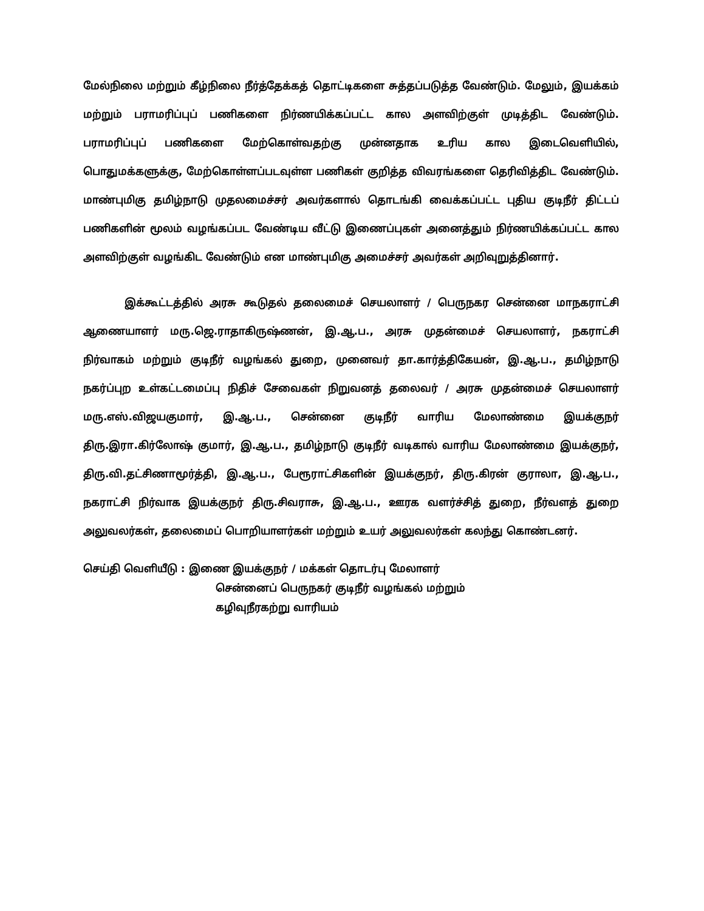மேல்நிலை மற்றும் கீழ்நிலை நீர்த்தேக்கத் தொட்டிகளை சுத்தப்படுத்த வேண்டும். மேலும், இயக்கம் மற்றும் பராமரிப்புப் பணிகளை நிர்ணயிக்கப்பட்ட கால அளவிற்குள் முடித்திட வேண்டும். பராமரிப்புப் பணிகளை மேற்கொள்வதற்கு முன்னதாக உரிய கால இடைவெளியில், பொதுமக்களுக்கு, மேற்கொள்ளப்படவுள்ள பணிகள் குறித்த விவரங்களை தெரிவித்திட வேண்டும். மாண்புமிகு தமிழ்நாடு முதலமைச்சர் அவர்களால் தொடங்கி வைக்கப்பட்ட புதிய குடிநீர் திட்டப் பணிகளின் மூலம் வழங்கப்பட வேண்டிய வீட்டு இணைப்புகள் அனைத்தும் நிர்ணயிக்கப்பட்ட கால அளவிற்குள் வழங்கிட வேண்டும் என மாண்புமிகு அமைச்சர் அவர்கள் அறிவுறுத்தினார்.
இக்கூட்டத்தில் அரசு கூடுதல் தலைமைச் செயலாளர் / பெருநகர சென்னை மாநகராட்சி ஆணையாளர் மரு.ஜெ.ராதாகிருஷ்ணன், இ.ஆ.ப., அரசு முதன்மைச் செயலாளர், நகராட்சி நிர்வாகம் மற்றும் குடிநீர் வழங்கல் துறை, முனைவர் தா.கார்த்திகேயன், இ.ஆ.ப., தமிழ்நாடு நகர்ப்புற உள்கட்டமைப்பு நிதிச் சேவைகள் நிறுவனத் தலைவர் / அரசு முதன்மைச் செயலாளர் மரு.எஸ்.விஜயகுமார், இ.ஆ.ப., சென்னை குடிநீர் வாரிய மேலாண்மை இயக்குநர் திரு.இரா.கிர்லோஷ் குமார், இ.ஆ.ப., தமிழ்நாடு குடிநீர் வடிகால் வாரிய மேலாண்மை இயக்குநர், திரு.வி.தட்சிணாமூர்த்தி, இ.ஆ.ப., பேரூராட்சிகளின் இயக்குநர், திரு.கிரன் குராலா, இ.ஆ.ப., நகராட்சி நிர்வாக இயக்குநர் திரு.சிவராசு, இ.ஆ.ப., ஊரக வளர்ச்சித் துறை, நீர்வளத் துறை அலுவலர்கள், தலைமைப் பொறியாளர்கள் மற்றும் உயர் அலுவலர்கள் கலந்து கொண்டனர்.
செய்தி வெளியீடு : இணை இயக்குநர் / மக்கள் தொடர்பு மேலாளர்
சென்னைப் பெருநகர் குடிநீர் வழங்கல் மற்றும்
கழிவுநீரகற்று வாரியம்